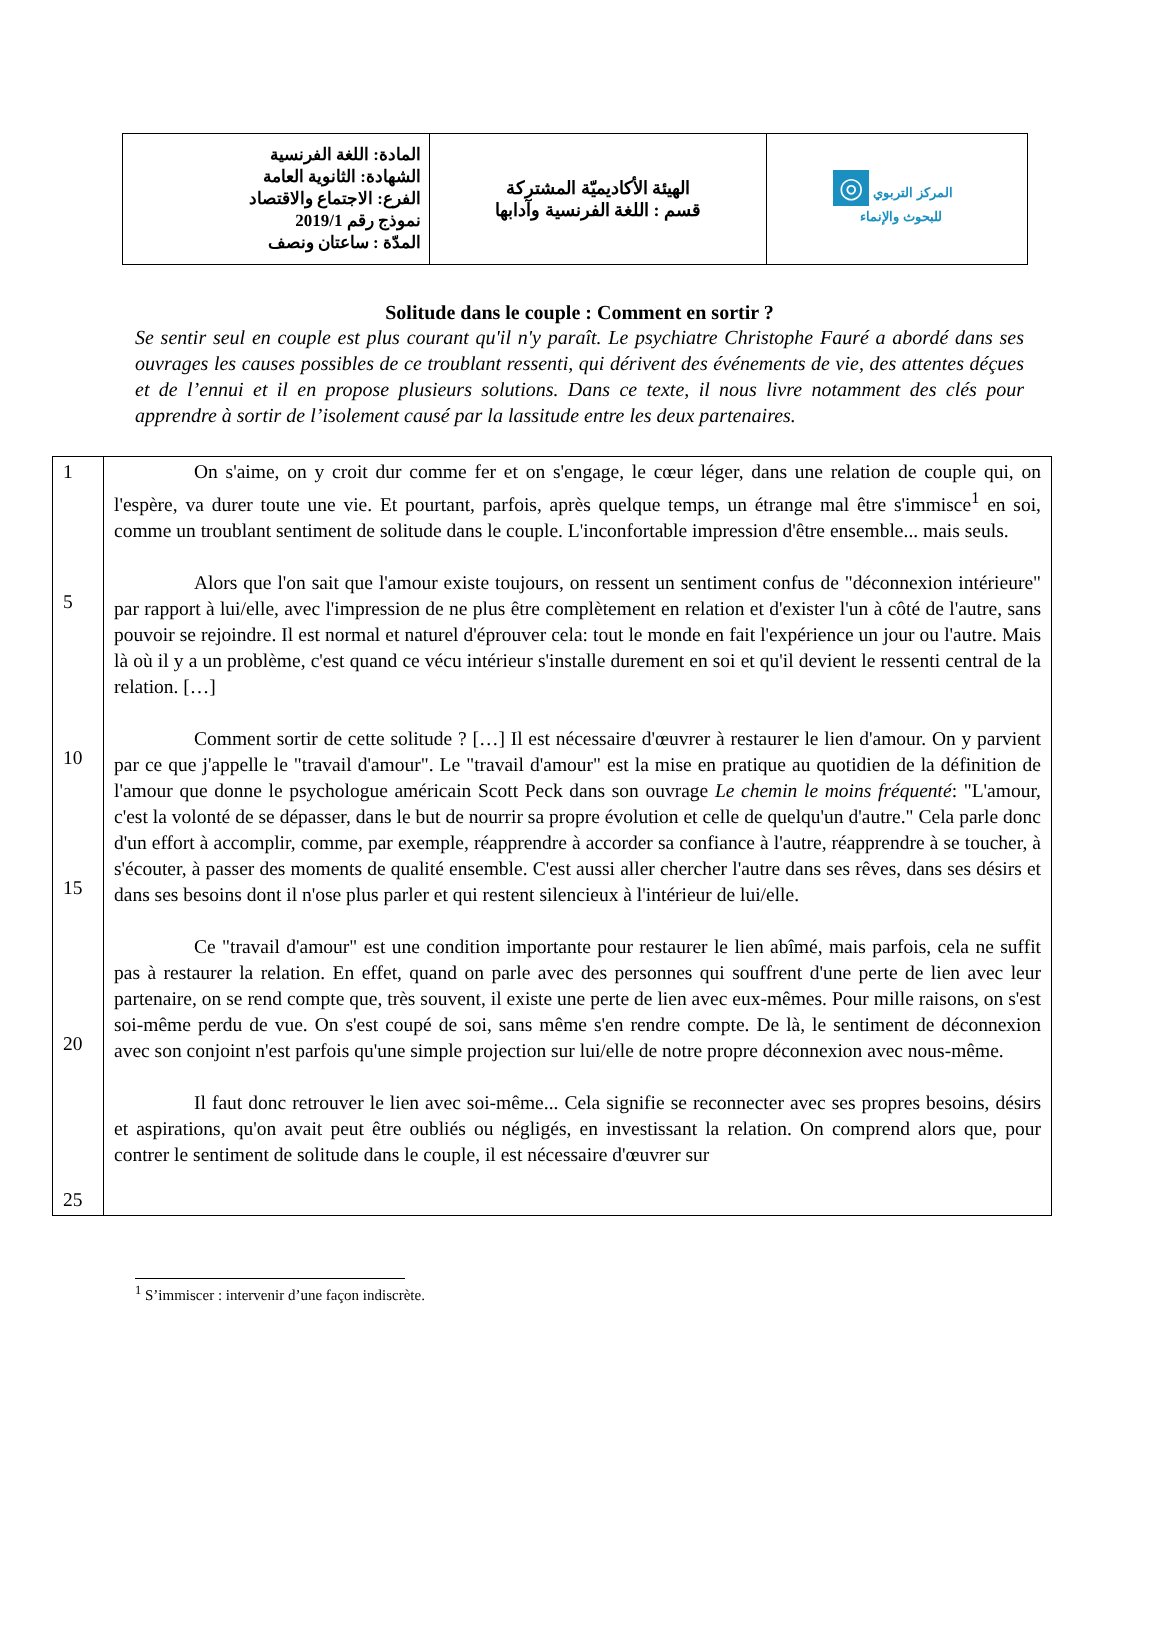| المادة: اللغة الفرنسية الشهادة: الثانوية العامة الفرع: الاجتماع والاقتصاد نموذج رقم 2019/1 المدّة : ساعتان ونصف | الهيئة الأكاديميّة المشتركة قسم : اللغة الفرنسية وآدابها | ◎ المركز التربوي للبحوث والإنماء |
Solitude dans le couple : Comment en sortir ?
Se sentir seul en couple est plus courant qu'il n'y paraît. Le psychiatre Christophe Fauré a abordé dans ses ouvrages les causes possibles de ce troublant ressenti, qui dérivent des événements de vie, des attentes déçues et de l’ennui et il en propose plusieurs solutions. Dans ce texte, il nous livre notamment des clés pour apprendre à sortir de l’isolement causé par la lassitude entre les deux partenaires.
| 1 5 10 15 20 25 | On s'aime, on y croit dur comme fer et on s'engage, le cœur léger, dans une relation de couple qui, on l'espère, va durer toute une vie. Et pourtant, parfois, après quelque temps, un étrange mal être s'immisce<sup>1</sup> en soi, comme un troublant sentiment de solitude dans le couple. L'inconfortable impression d'être ensemble... mais seuls. Alors que l'on sait que l'amour existe toujours, on ressent un sentiment confus de "déconnexion intérieure" par rapport à lui/elle, avec l'impression de ne plus être complètement en relation et d'exister l'un à côté de l'autre, sans pouvoir se rejoindre. Il est normal et naturel d'éprouver cela: tout le monde en fait l'expérience un jour ou l'autre. Mais là où il y a un problème, c'est quand ce vécu intérieur s'installe durement en soi et qu'il devient le ressenti central de la relation. […] Comment sortir de cette solitude ? […] Il est nécessaire d'œuvrer à restaurer le lien d'amour. On y parvient par ce que j'appelle le "travail d'amour". Le "travail d'amour" est la mise en pratique au quotidien de la définition de l'amour que donne le psychologue américain Scott Peck dans son ouvrage Le chemin le moins fréquenté : "L'amour, c'est la volonté de se dépasser, dans le but de nourrir sa propre évolution et celle de quelqu'un d'autre." Cela parle donc d'un effort à accomplir, comme, par exemple, réapprendre à accorder sa confiance à l'autre, réapprendre à se toucher, à s'écouter, à passer des moments de qualité ensemble. C'est aussi aller chercher l'autre dans ses rêves, dans ses désirs et dans ses besoins dont il n'ose plus parler et qui restent silencieux à l'intérieur de lui/elle. Ce "travail d'amour" est une condition importante pour restaurer le lien abîmé, mais parfois, cela ne suffit pas à restaurer la relation. En effet, quand on parle avec des personnes qui souffrent d'une perte de lien avec leur partenaire, on se rend compte que, très souvent, il existe une perte de lien avec eux-mêmes. Pour mille raisons, on s'est soi-même perdu de vue. On s'est coupé de soi, sans même s'en rendre compte. De là, le sentiment de déconnexion avec son conjoint n'est parfois qu'une simple projection sur lui/elle de notre propre déconnexion avec nous-même. Il faut donc retrouver le lien avec soi-même... Cela signifie se reconnecter avec ses propres besoins, désirs et aspirations, qu'on avait peut être oubliés ou négligés, en investissant la relation. On comprend alors que, pour contrer le sentiment de solitude dans le couple, il est nécessaire d'œuvrer sur |
<sup>1</sup> S’immiscer : intervenir d’une façon indiscrète.